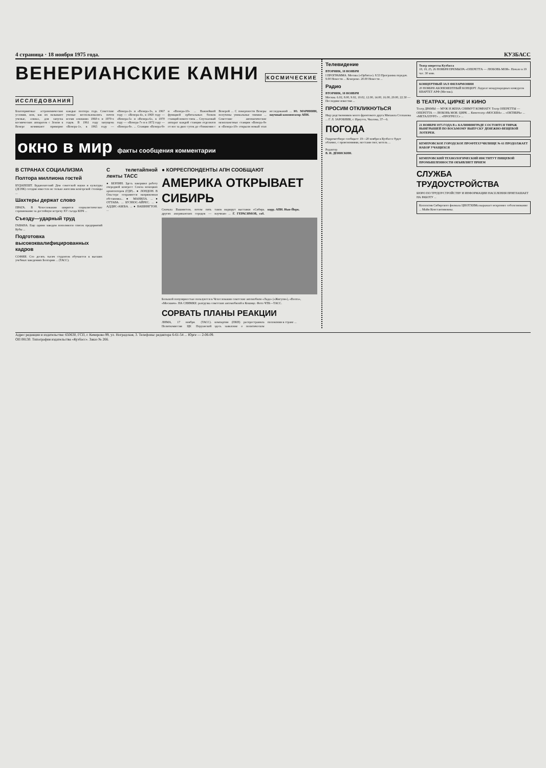4 страница · 18 ноября 1975 года. КУЗБАСС
ВЕНЕРИАНСКИЕ КАМНИ КОСМИЧЕСКИЕ ИССЛЕДОВАНИЯ
Благоприятные астрономические условия, или, как их называют ученые, «окна», для запуска космических аппаратов с Земли к Венере возникают примерно каждые полтора года. Советские ученые воспользовались почти всеми «окнами» 1960-х и 1970-х годов. В 1961 году запущена «Венера-1», в 1965 году — «Венера-2» и «Венера-3», в 1967 году — «Венера-4», в 1969 году — «Венера-5» и «Венера-6», в 1970 году — «Венера-7» и в 1972 году — «Венера-8». ... Станции «Венера-9» и «Венера-10» ... Важнейшей функцией орбитальных блоков станций нового типа ... Спускаемый аппарат каждой станции отделился от нее за двое суток до сближения с Венерой ... С поверхности Венеры получены уникальные снимки ... Советские автоматические межпланетные станции «Венера-9» и «Венера-10» открыли новый этап исследований ... Ю. МАРИНИН, научный комментатор АПН.
окно в мир факты сообщения комментарии
В СТРАНАХ СОЦИАЛИЗМА
Полтора миллиона гостей
БУДАПЕШТ. Будапештский Дом советской науки и культуры (ДСНК) сегодня известен не только жителям венгерской столицы ...
Шахтеры держат слово
ПРАГА. В Чехословакии ширится социалистическое соревнование за достойную встречу XV съезда КПЧ ...
Съезду—ударный труд
ГАВАНА. Еще одним заводом пополнился список предприятий Кубы ...
Подготовка высококвалифицированных кадров
СОФИЯ. Сто десять тысяч студентов обучаются в высших учебных заведениях Болгарии ... (ТАСС).
С телетайпной ленты ТАСС
● БЕРЛИН. Здесь завершил работу очередной конгресс Союза немецких архитекторов (ГДР)... ● ЛОНДОН. В Ольстере сохраняется напряженная обстановка... ● МАНИЛА. ... ● ОТТАВА. ... БУЭНОС-АЙРЕС. ... ● АДДИС-АБЕБА. ... ● ВАШИНГТОН. ...
● КОРРЕСПОНДЕНТЫ АПН СООБЩАЮТ
АМЕРИКА ОТКРЫВАЕТ СИБИРЬ
Сначала Вашингтон, потом пять других американских городов — таков маршрут выставки «Сибирь научная» ... Г. ГЕРАСИМОВ, соб. корр. АПН. Нью-Йорк.
Большой популярностью пользуются в Чехословакии советские автомобили «Лада» («Жигули»), «Волга», «Москвич». НА СНИМКЕ: разгрузка советских автомобилей в Кошице. Фото ЧТК—ТАСС.
СОРВАТЬ ПЛАНЫ РЕАКЦИИ
ЛИМА, 17 ноября. (ТАСС). Политкомиссия ЦК Перуанской компартии (ПКП) распространила здесь заявление о политическом положении в стране ...
Телевидение
ВТОРНИК, 18 НОЯБРЯ
I ПРОГРАММА. Москва («Орбита»). 8.53 Программа передач. 9.00 Новости ... Кемерово. 20.00 Новости ...
Радио
ВТОРНИК, 18 НОЯБРЯ
Москва. 6.02, 8.00, 9.02, 10.02, 12.00, 14.00, 16.00, 20.00, 22.30 — Последние известия ...
ПРОСИМ ОТКЛИКНУТЬСЯ
Ищу родственников моего фронтового друга Михаила Степанова ... Г. Л. ЗАРОБНИК, г. Иркутск, Чкалова, 37—6.
ПОГОДА
Гидрометбюро сообщает: 19—20 ноября в Кузбассе будет облачно, с прояснениями, местами снег, метель ...
Редактор
В. И. ДЕНИСКИН.
Театр оперетты Кузбасса
18, 19, 25, 26 НОЯБРЯ ПРЕМЬЕРА «ОПЕРЕТТА — ЛЮБОВЬ МОЯ». Начало в 19 час. 30 мин.
КОНЦЕРТНЫЙ ЗАЛ ФИЛАРМОНИИ
20 НОЯБРЯ АБОНЕМЕНТНЫЙ КОНЦЕРТ. Лауреат международных конкурсов КВАРТЕТ АРФ (Москва).
В ТЕАТРАХ, ЦИРКЕ И КИНО
Театр ДРАМЫ — МУЖ И ЖЕНА СНИМУТ КОМНАТУ. Театр ОПЕРЕТТЫ — ОПЕРЕТТА — ЛЮБОВЬ МОЯ. ЦИРК ... Кинотеатр «МОСКВА» ... «ОКТЯБРЬ» ... «МЕТАЛЛУРГ» ... «ПРОГРЕСС» ...
21 НОЯБРЯ 1975 ГОДА В г. КАЛИНИНГРАДЕ СОСТОИТСЯ ТИРАЖ ВЫИГРЫШЕЙ ПО ВОСЬМОМУ ВЫПУСКУ ДЕНЕЖНО-ВЕЩЕВОЙ ЛОТЕРЕИ.
КЕМЕРОВСКОЕ ГОРОДСКОЕ ПРОФТЕХУЧИЛИЩЕ № 61 ПРОДОЛЖАЕТ НАБОР УЧАЩИХСЯ
КЕМЕРОВСКИЙ ТЕХНОЛОГИЧЕСКИЙ ИНСТИТУТ ПИЩЕВОЙ ПРОМЫШЛЕННОСТИ ОБЪЯВЛЯЕТ ПРИЕМ
СЛУЖБА ТРУДОУСТРОЙСТВА
БЮРО ПО ТРУДОУСТРОЙСТВУ И ИНФОРМАЦИИ НАСЕЛЕНИЯ ПРИГЛАШАЕТ НА РАБОТУ ...
Коллектив Сибирского филиала ЦНОТХИМа выражает искреннее соболезнование ... Майи Константиновны.
Адрес редакции и издательства: 650630, ГСП, г. Кемерово-99, ул. Ноградская, 3. Телефоны: редактора 6-61-54 ... Юрге — 2-06-09.
ОП 08130. Типография издательства «Кузбасс». Заказ № 266.